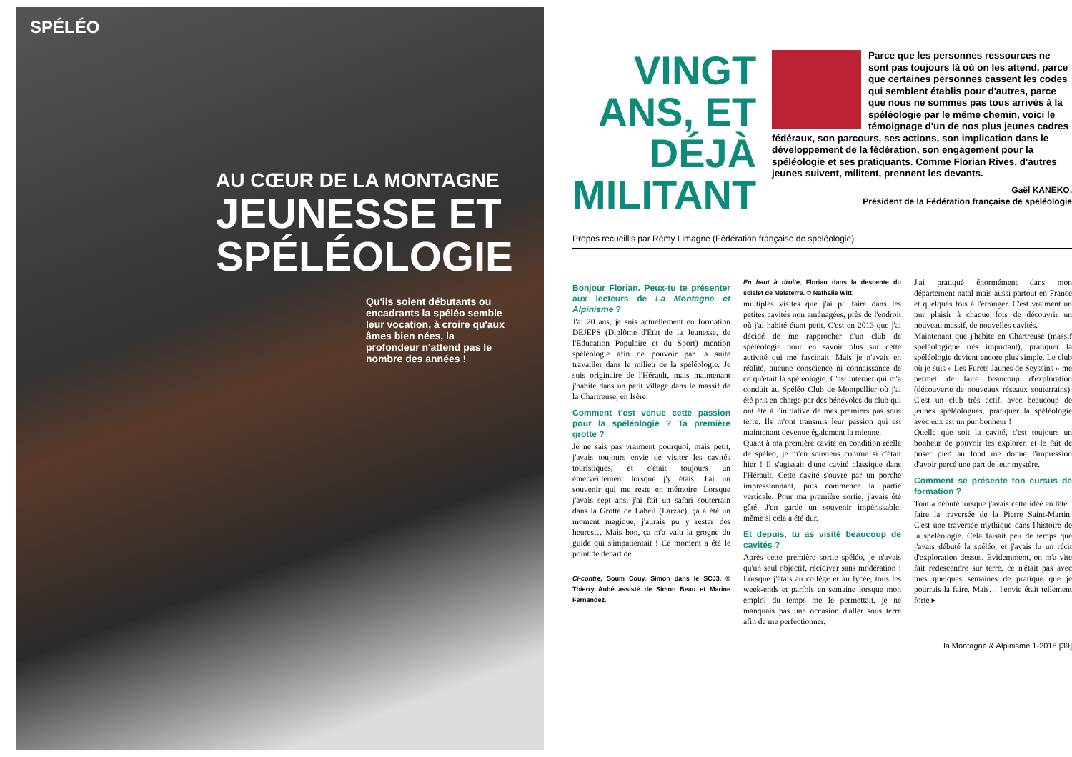SPÉLÉO
AU CŒUR DE LA MONTAGNE
JEUNESSE ET SPÉLÉOLOGIE
Qu'ils soient débutants ou encadrants la spéléo semble leur vocation, à croire qu'aux âmes bien nées, la profondeur n'attend pas le nombre des années !
VINGT ANS, ET DÉJÀ MILITANT
Parce que les personnes ressources ne sont pas toujours là où on les attend, parce que certaines personnes cassent les codes qui semblent établis pour d'autres, parce que nous ne sommes pas tous arrivés à la spéléologie par le même chemin, voici le témoignage d'un de nos plus jeunes cadres fédéraux, son parcours, ses actions, son implication dans le développement de la fédération, son engagement pour la spéléologie et ses pratiquants. Comme Florian Rives, d'autres jeunes suivent, militent, prennent les devants.
Gaël KANEKO,
Président de la Fédération française de spéléologie
Propos recueillis par Rémy Limagne (Fédération française de spéléologie)
Bonjour Florian. Peux-tu te présenter aux lecteurs de La Montagne et Alpinisme ?
J'ai 20 ans, je suis actuellement en formation DEJEPS (Diplôme d'Etat de la Jeunesse, de l'Education Populaire et du Sport) mention spéléologie afin de pouvoir par la suite travailler dans le milieu de la spéléologie. Je suis originaire de l'Hérault, mais maintenant j'habite dans un petit village dans le massif de la Chartreuse, en Isère.
Comment t'est venue cette passion pour la spéléologie ? Ta première grotte ?
Je ne sais pas vraiment pourquoi, mais petit, j'avais toujours envie de visiter les cavités touristiques, et c'était toujours un émerveillement lorsque j'y étais. J'ai un souvenir qui me reste en mémoire. Lorsque j'avais sept ans, j'ai fait un safari souterrain dans la Grotte de Labeil (Larzac), ça a été un moment magique, j'aurais pu y rester des heures… Mais bon, ça m'a valu la grogne du guide qui s'impatientait ! Ce moment a été le point de départ de
Ci-contre, Soum Couy. Simon dans le SCJ3. © Thierry Aubé assisté de Simon Beau et Marine Fernandez.
En haut à droite, Florian dans la descente du scialet de Malaterre. © Nathalie Witt.
multiples visites que j'ai pu faire dans les petites cavités non aménagées, près de l'endroit où j'ai habité étant petit. C'est en 2013 que j'ai décidé de me rapprocher d'un club de spéléologie pour en savoir plus sur cette activité qui me fascinait. Mais je n'avais en réalité, aucune conscience ni connaissance de ce qu'était la spéléologie. C'est internet qui m'a conduit au Spéléo Club de Montpellier où j'ai été pris en charge par des bénévoles du club qui ont été à l'initiative de mes premiers pas sous terre. Ils m'ont transmis leur passion qui est maintenant devenue également la mienne.
Quant à ma première cavité en condition réelle de spéléo, je m'en souviens comme si c'était hier ! Il s'agissait d'une cavité classique dans l'Hérault. Cette cavité s'ouvre par un porche impressionnant, puis commence la partie verticale. Pour ma première sortie, j'avais été gâté. J'en garde un souvenir impérissable, même si cela a été dur.
Et depuis, tu as visité beaucoup de cavités ?
Après cette première sortie spéléo, je n'avais qu'un seul objectif, récidiver sans modération ! Lorsque j'étais au collège et au lycée, tous les week-ends et parfois en semaine lorsque mon emploi du temps me le permettait, je ne manquais pas une occasion d'aller sous terre afin de me perfectionner.
J'ai pratiqué énormément dans mon département natal mais aussi partout en France et quelques fois à l'étranger. C'est vraiment un pur plaisir à chaque fois de découvrir un nouveau massif, de nouvelles cavités.
Maintenant que j'habite en Chartreuse (massif spéléologique très important), pratiquer la spéléologie devient encore plus simple. Le club où je suis « Les Furets Jaunes de Seyssins » me permet de faire beaucoup d'exploration (découverte de nouveaux réseaux souterrains). C'est un club très actif, avec beaucoup de jeunes spéléologues, pratiquer la spéléologie avec eux est un pur bonheur !
Quelle que soit la cavité, c'est toujours un bonheur de pouvoir les explorer, et le fait de poser pied au fond me donne l'impression d'avoir percé une part de leur mystère.
Comment se présente ton cursus de formation ?
Tout a débuté lorsque j'avais cette idée en tête : faire la traversée de la Pierre Saint-Martin. C'est une traversée mythique dans l'histoire de la spéléologie. Cela faisait peu de temps que j'avais débuté la spéléo, et j'avais lu un récit d'exploration dessus. Evidemment, on m'a vite fait redescendre sur terre, ce n'était pas avec mes quelques semaines de pratique que je pourrais la faire. Mais… l'envie était tellement forte ▸
la Montagne & Alpinisme 1-2018 [39]